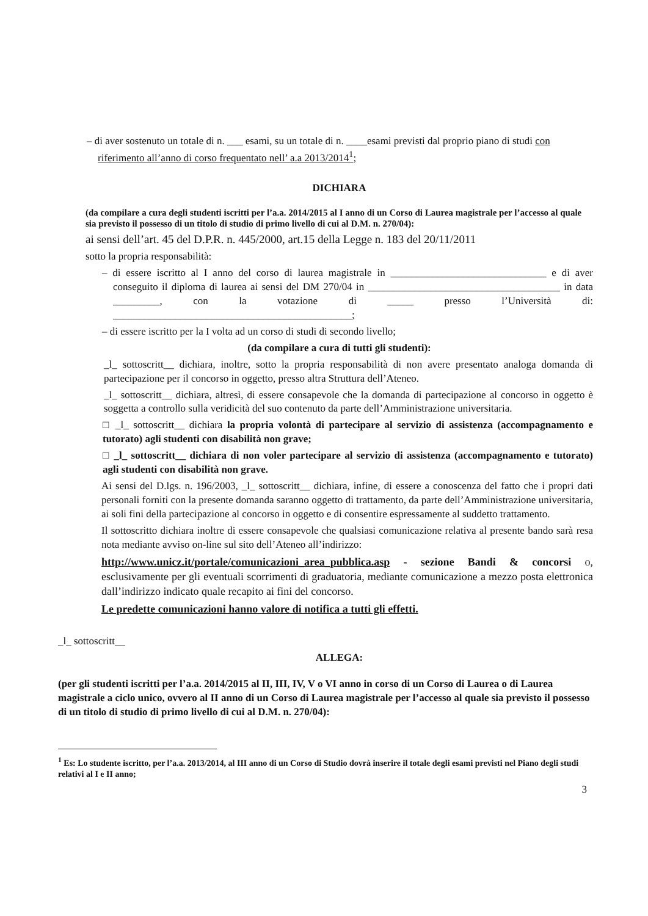– di aver sostenuto un totale di n. ___ esami, su un totale di n. ____esami previsti dal proprio piano di studi con riferimento all’anno di corso frequentato nell’ a.a 2013/2014<sup>1</sup>;
DICHIARA
(da compilare a cura degli studenti iscritti per l’a.a. 2014/2015 al I anno di un Corso di Laurea magistrale per l’accesso al quale sia previsto il possesso di un titolo di studio di primo livello di cui al D.M. n. 270/04):
ai sensi dell’art. 45 del D.P.R. n. 445/2000, art.15 della Legge n. 183 del 20/11/2011
sotto la propria responsabilità:
– di essere iscritto al I anno del corso di laurea magistrale in ______________________________ e di aver conseguito il diploma di laurea ai sensi del DM 270/04 in _____________________________________ in data _________, con la votazione di _____ presso l’Università di: ______________________________________________;
– di essere iscritto per la I volta ad un corso di studi di secondo livello;
(da compilare a cura di tutti gli studenti):
_l_ sottoscritt__ dichiara, inoltre, sotto la propria responsabilità di non avere presentato analoga domanda di partecipazione per il concorso in oggetto, presso altra Struttura dell’Ateneo.
_l_ sottoscritt__ dichiara, altresì, di essere consapevole che la domanda di partecipazione al concorso in oggetto è soggetta a controllo sulla veridicità del suo contenuto da parte dell’Amministrazione universitaria.
□ _l_ sottoscritt__ dichiara la propria volontà di partecipare al servizio di assistenza (accompagnamento e tutorato) agli studenti con disabilità non grave;
□ _l_ sottoscritt__ dichiara di non voler partecipare al servizio di assistenza (accompagnamento e tutorato) agli studenti con disabilità non grave.
Ai sensi del D.lgs. n. 196/2003, _l_ sottoscritt__ dichiara, infine, di essere a conoscenza del fatto che i propri dati personali forniti con la presente domanda saranno oggetto di trattamento, da parte dell’Amministrazione universitaria, ai soli fini della partecipazione al concorso in oggetto e di consentire espressamente al suddetto trattamento.
Il sottoscritto dichiara inoltre di essere consapevole che qualsiasi comunicazione relativa al presente bando sarà resa nota mediante avviso on-line sul sito dell’Ateneo all’indirizzo:
http://www.unicz.it/portale/comunicazioni_area_pubblica.asp - sezione Bandi & concorsi o, esclusivamente per gli eventuali scorrimenti di graduatoria, mediante comunicazione a mezzo posta elettronica dall’indirizzo indicato quale recapito ai fini del concorso.
Le predette comunicazioni hanno valore di notifica a tutti gli effetti.
_l_ sottoscritt__
ALLEGA:
(per gli studenti iscritti per l’a.a. 2014/2015 al II, III, IV, V o VI anno in corso di un Corso di Laurea o di Laurea magistrale a ciclo unico, ovvero al II anno di un Corso di Laurea magistrale per l’accesso al quale sia previsto il possesso di un titolo di studio di primo livello di cui al D.M. n. 270/04):
<sup>1</sup> Es: Lo studente iscritto, per l’a.a. 2013/2014, al III anno di un Corso di Studio dovrà inserire il totale degli esami previsti nel Piano degli studi relativi al I e II anno;
3